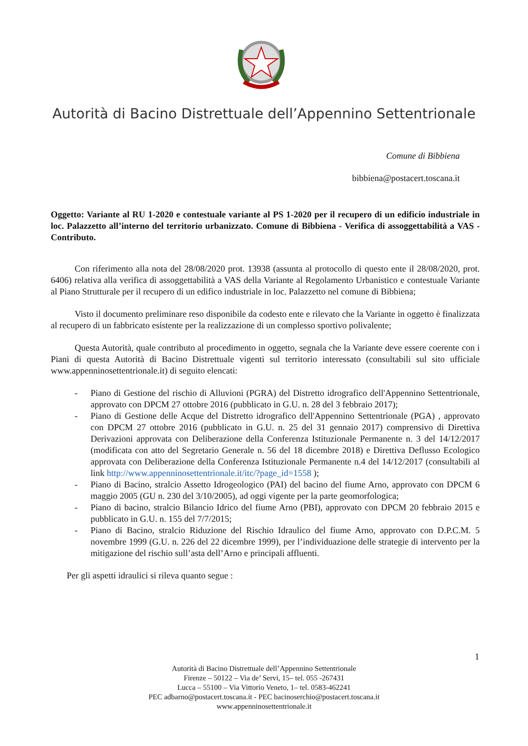Autorità di Bacino Distrettuale dell’Appennino Settentrionale
Comune di Bibbiena
bibbiena@postacert.toscana.it
Oggetto: Variante al RU 1-2020 e contestuale variante al PS 1-2020 per il recupero di un edificio industriale in loc. Palazzetto all’interno del territorio urbanizzato. Comune di Bibbiena - Verifica di assoggettabilità a VAS - Contributo.
Con riferimento alla nota del 28/08/2020 prot. 13938 (assunta al protocollo di questo ente il 28/08/2020, prot. 6406) relativa alla verifica di assoggettabilità a VAS della Variante al Regolamento Urbanistico e contestuale Variante al Piano Strutturale per il recupero di un edifico industriale in loc. Palazzetto nel comune di Bibbiena;
Visto il documento preliminare reso disponibile da codesto ente e rilevato che la Variante in oggetto è finalizzata al recupero di un fabbricato esistente per la realizzazione di un complesso sportivo polivalente;
Questa Autorità, quale contributo al procedimento in oggetto, segnala che la Variante deve essere coerente con i Piani di questa Autorità di Bacino Distrettuale vigenti sul territorio interessato (consultabili sul sito ufficiale www.appenninosettentrionale.it) di seguito elencati:
- Piano di Gestione del rischio di Alluvioni (PGRA) del Distretto idrografico dell'Appennino Settentrionale, approvato con DPCM 27 ottobre 2016 (pubblicato in G.U. n. 28 del 3 febbraio 2017);
- Piano di Gestione delle Acque del Distretto idrografico dell'Appennino Settentrionale (PGA) , approvato con DPCM 27 ottobre 2016 (pubblicato in G.U. n. 25 del 31 gennaio 2017) comprensivo di Direttiva Derivazioni approvata con Deliberazione della Conferenza Istituzionale Permanente n. 3 del 14/12/2017 (modificata con atto del Segretario Generale n. 56 del 18 dicembre 2018) e Direttiva Deflusso Ecologico approvata con Deliberazione della Conferenza Istituzionale Permanente n.4 del 14/12/2017 (consultabili al link http://www.appenninosettentrionale.it/itc/?page_id=1558 );
- Piano di Bacino, stralcio Assetto Idrogeologico (PAI) del bacino del fiume Arno, approvato con DPCM 6 maggio 2005 (GU n. 230 del 3/10/2005), ad oggi vigente per la parte geomorfologica;
- Piano di bacino, stralcio Bilancio Idrico del fiume Arno (PBI), approvato con DPCM 20 febbraio 2015 e pubblicato in G.U. n. 155 del 7/7/2015;
- Piano di Bacino, stralcio Riduzione del Rischio Idraulico del fiume Arno, approvato con D.P.C.M. 5 novembre 1999 (G.U. n. 226 del 22 dicembre 1999), per l’individuazione delle strategie di intervento per la mitigazione del rischio sull’asta dell’Arno e principali affluenti.
Per gli aspetti idraulici si rileva quanto segue :
1
Autorità di Bacino Distrettuale dell’Appennino Settentrionale
Firenze – 50122 – Via de’ Servi, 15– tel. 055 -267431
Lucca – 55100 – Via Vittorio Veneto, 1– tel. 0583-462241
PEC adbarno@postacert.toscana.it - PEC bacinoserchio@postacert.toscana.it
www.appenninosettentrionale.it